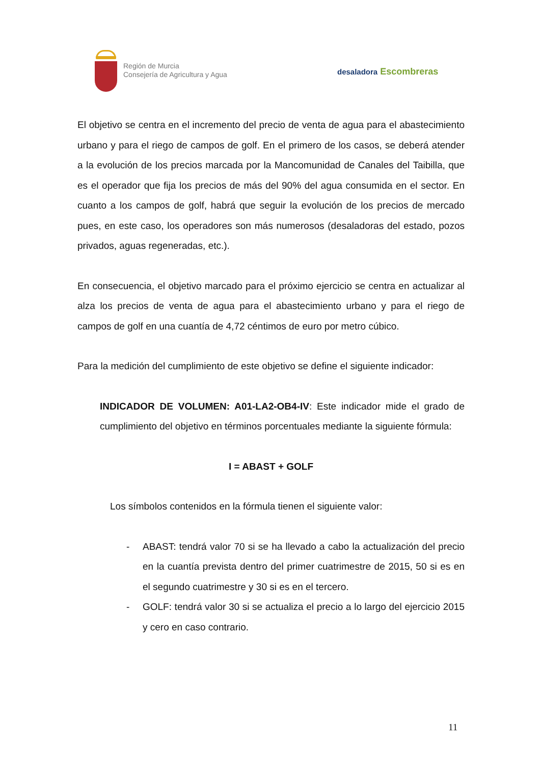Región de Murcia
Consejería de Agricultura y Agua
desaladora Escombreras
El objetivo se centra en el incremento del precio de venta de agua para el abastecimiento urbano y para el riego de campos de golf. En el primero de los casos, se deberá atender a la evolución de los precios marcada por la Mancomunidad de Canales del Taibilla, que es el operador que fija los precios de más del 90% del agua consumida en el sector. En cuanto a los campos de golf, habrá que seguir la evolución de los precios de mercado pues, en este caso, los operadores son más numerosos (desaladoras del estado, pozos privados, aguas regeneradas, etc.).
En consecuencia, el objetivo marcado para el próximo ejercicio se centra en actualizar al alza los precios de venta de agua para el abastecimiento urbano y para el riego de campos de golf en una cuantía de 4,72 céntimos de euro por metro cúbico.
Para la medición del cumplimiento de este objetivo se define el siguiente indicador:
INDICADOR DE VOLUMEN: A01-LA2-OB4-IV: Este indicador mide el grado de cumplimiento del objetivo en términos porcentuales mediante la siguiente fórmula:
I = ABAST + GOLF
Los símbolos contenidos en la fórmula tienen el siguiente valor:
- ABAST: tendrá valor 70 si se ha llevado a cabo la actualización del precio en la cuantía prevista dentro del primer cuatrimestre de 2015, 50 si es en el segundo cuatrimestre y 30 si es en el tercero.
- GOLF: tendrá valor 30 si se actualiza el precio a lo largo del ejercicio 2015 y cero en caso contrario.
11